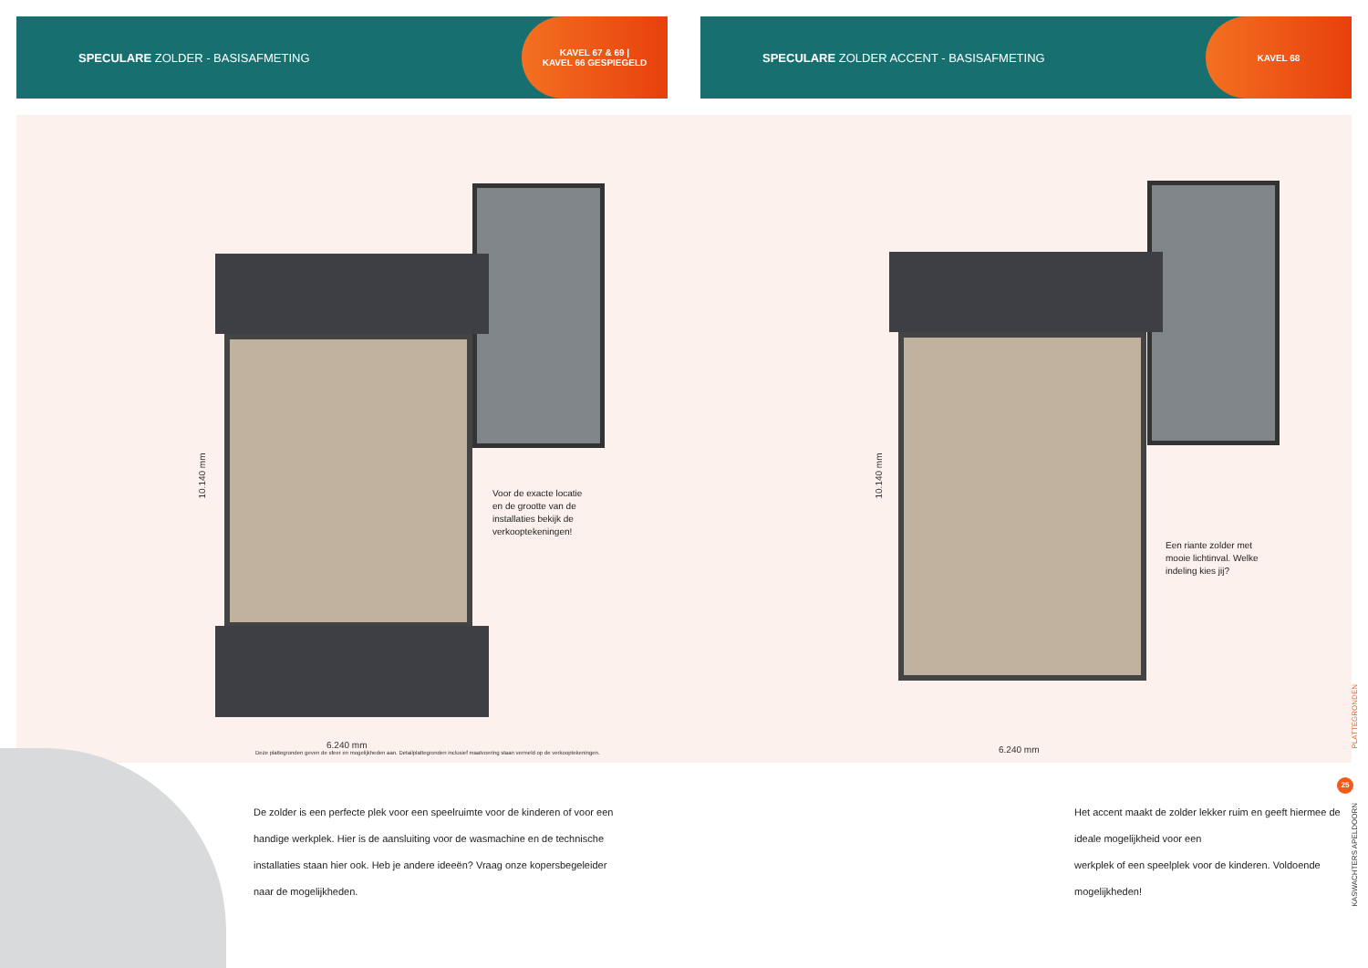SPECULARE ZOLDER - BASISAFMETING
KAVEL 67 & 69 |
KAVEL 66 GESPIEGELD
SPECULARE ZOLDER ACCENT - BASISAFMETING
KAVEL 68
10.140 mm
6.240 mm
Voor de exacte locatie
en de grootte van de
installaties bekijk de
verkooptekeningen!
Deze plattegronden geven de sfeer en mogelijkheden aan. Detailplattegronden inclusief maatvoering staan vermeld op de verkooptekeningen.
10.140 mm
6.240 mm
Een riante zolder met
mooie lichtinval. Welke
indeling kies jij?
De zolder is een perfecte plek voor een speelruimte voor de kinderen of voor een
handige werkplek. Hier is de aansluiting voor de wasmachine en de technische
installaties staan hier ook. Heb je andere ideeën? Vraag onze kopersbegeleider
naar de mogelijkheden.
Het accent maakt de zolder lekker ruim en geeft hiermee de ideale mogelijkheid voor een
werkplek of een speelplek voor de kinderen. Voldoende mogelijkheden!
PLATTEGRONDEN
25
KASWACHTERS APELDOORN